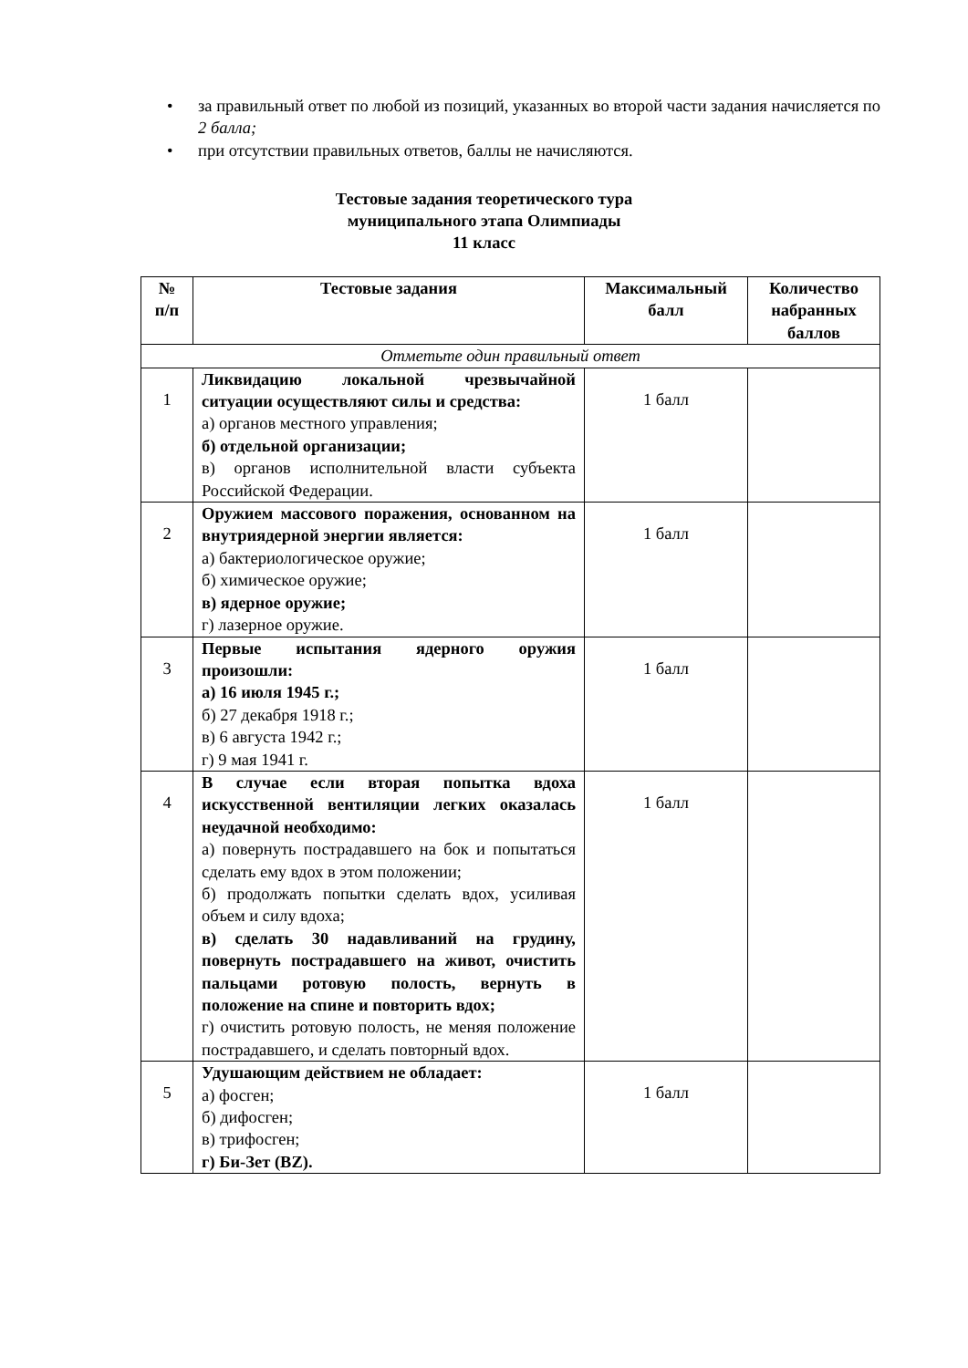• за правильный ответ по любой из позиций, указанных во второй части задания начисляется по 2 балла;
• при отсутствии правильных ответов, баллы не начисляются.
Тестовые задания теоретического тура
муниципального этапа Олимпиады
11 класс
| № п/п | Тестовые задания | Максимальный балл | Количество набранных баллов |
| --- | --- | --- | --- |
| Отметьте один правильный ответ | | | |
| 1 | Ликвидацию локальной чрезвычайной ситуации осуществляют силы и средства: а) органов местного управления; б) отдельной организации; в) органов исполнительной власти субъекта Российской Федерации. | 1 балл | |
| 2 | Оружием массового поражения, основанном на внутриядерной энергии является: а) бактериологическое оружие; б) химическое оружие; в) ядерное оружие; г) лазерное оружие. | 1 балл | |
| 3 | Первые испытания ядерного оружия произошли: а) 16 июля 1945 г.; б) 27 декабря 1918 г.; в) 6 августа 1942 г.; г) 9 мая 1941 г. | 1 балл | |
| 4 | В случае если вторая попытка вдоха искусственной вентиляции легких оказалась неудачной необходимо: а) повернуть пострадавшего на бок и попытаться сделать ему вдох в этом положении; б) продолжать попытки сделать вдох, усиливая объем и силу вдоха; в) сделать 30 надавливаний на грудину, повернуть пострадавшего на живот, очистить пальцами ротовую полость, вернуть в положение на спине и повторить вдох; г) очистить ротовую полость, не меняя положение пострадавшего, и сделать повторный вдох. | 1 балл | |
| 5 | Удушающим действием не обладает: а) фосген; б) дифосген; в) трифосген; г) Би-Зет (BZ). | 1 балл | |